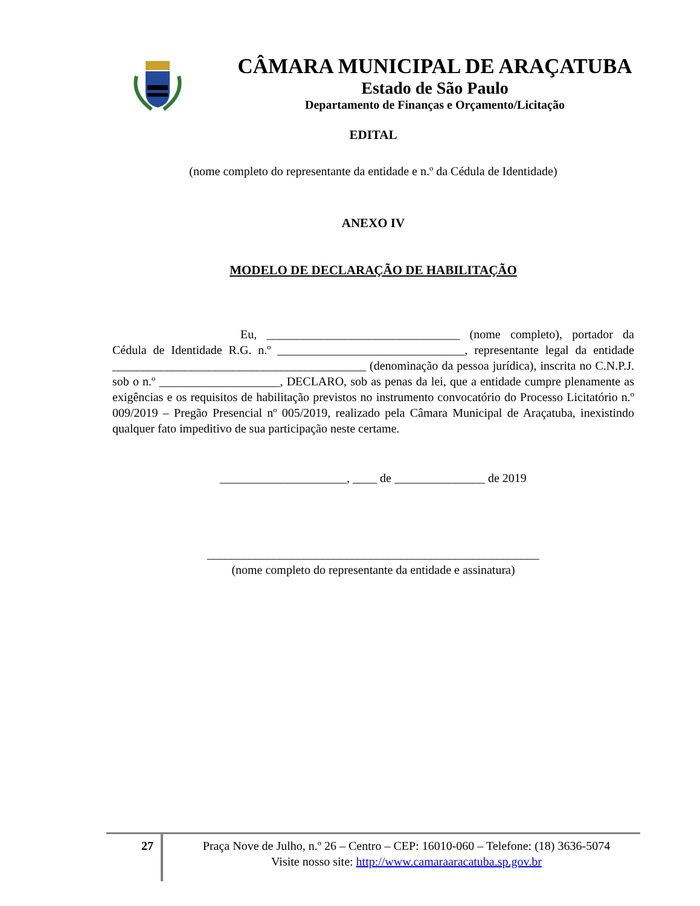CÂMARA MUNICIPAL DE ARAÇATUBA
Estado de São Paulo
Departamento de Finanças e Orçamento/Licitação
EDITAL
(nome completo do representante da entidade e n.º da Cédula de Identidade)
ANEXO IV
MODELO DE DECLARAÇÃO DE HABILITAÇÃO
Eu, ________________________________ (nome completo), portador da Cédula de Identidade R.G. n.º _______________________________, representante legal da entidade __________________________________________ (denominação da pessoa jurídica), inscrita no C.N.P.J. sob o n.º ____________________, DECLARO, sob as penas da lei, que a entidade cumpre plenamente as exigências e os requisitos de habilitação previstos no instrumento convocatório do Processo Licitatório n.º 009/2019 – Pregão Presencial nº 005/2019, realizado pela Câmara Municipal de Araçatuba, inexistindo qualquer fato impeditivo de sua participação neste certame.
_____________________, ____ de _______________ de 2019
_______________________________________________________
(nome completo do representante da entidade e assinatura)
27
Praça Nove de Julho, n.º 26 – Centro – CEP: 16010-060 – Telefone: (18) 3636-5074
Visite nosso site: http://www.camaraaracatuba.sp.gov.br